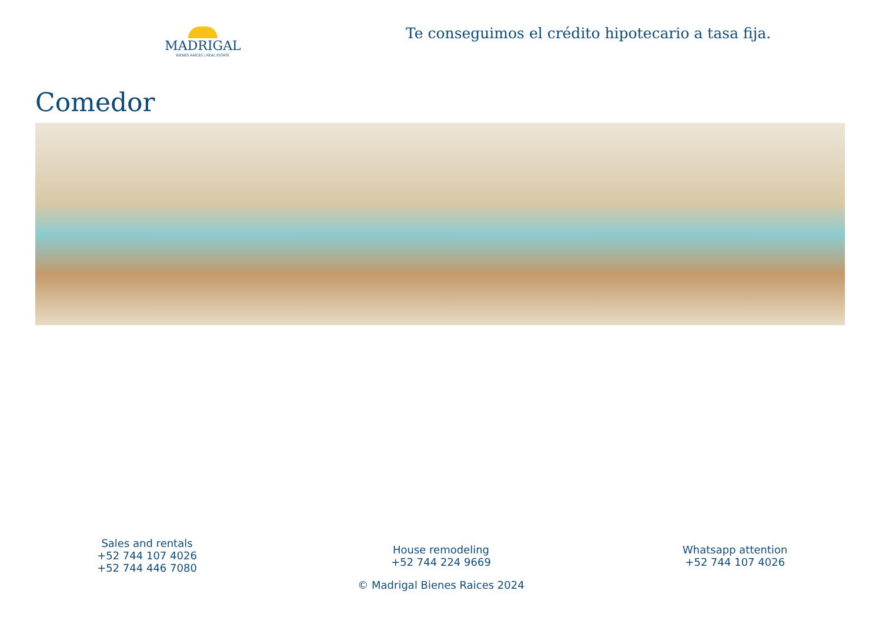MADRIGAL
BIENES RAÍCES | REAL ESTATE
Te conseguimos el crédito hipotecario a tasa fija.
Comedor
Sales and rentals
+52 744 107 4026
+52 744 446 7080
House remodeling
+52 744 224 9669
Whatsapp attention
+52 744 107 4026
© Madrigal Bienes Raices 2024